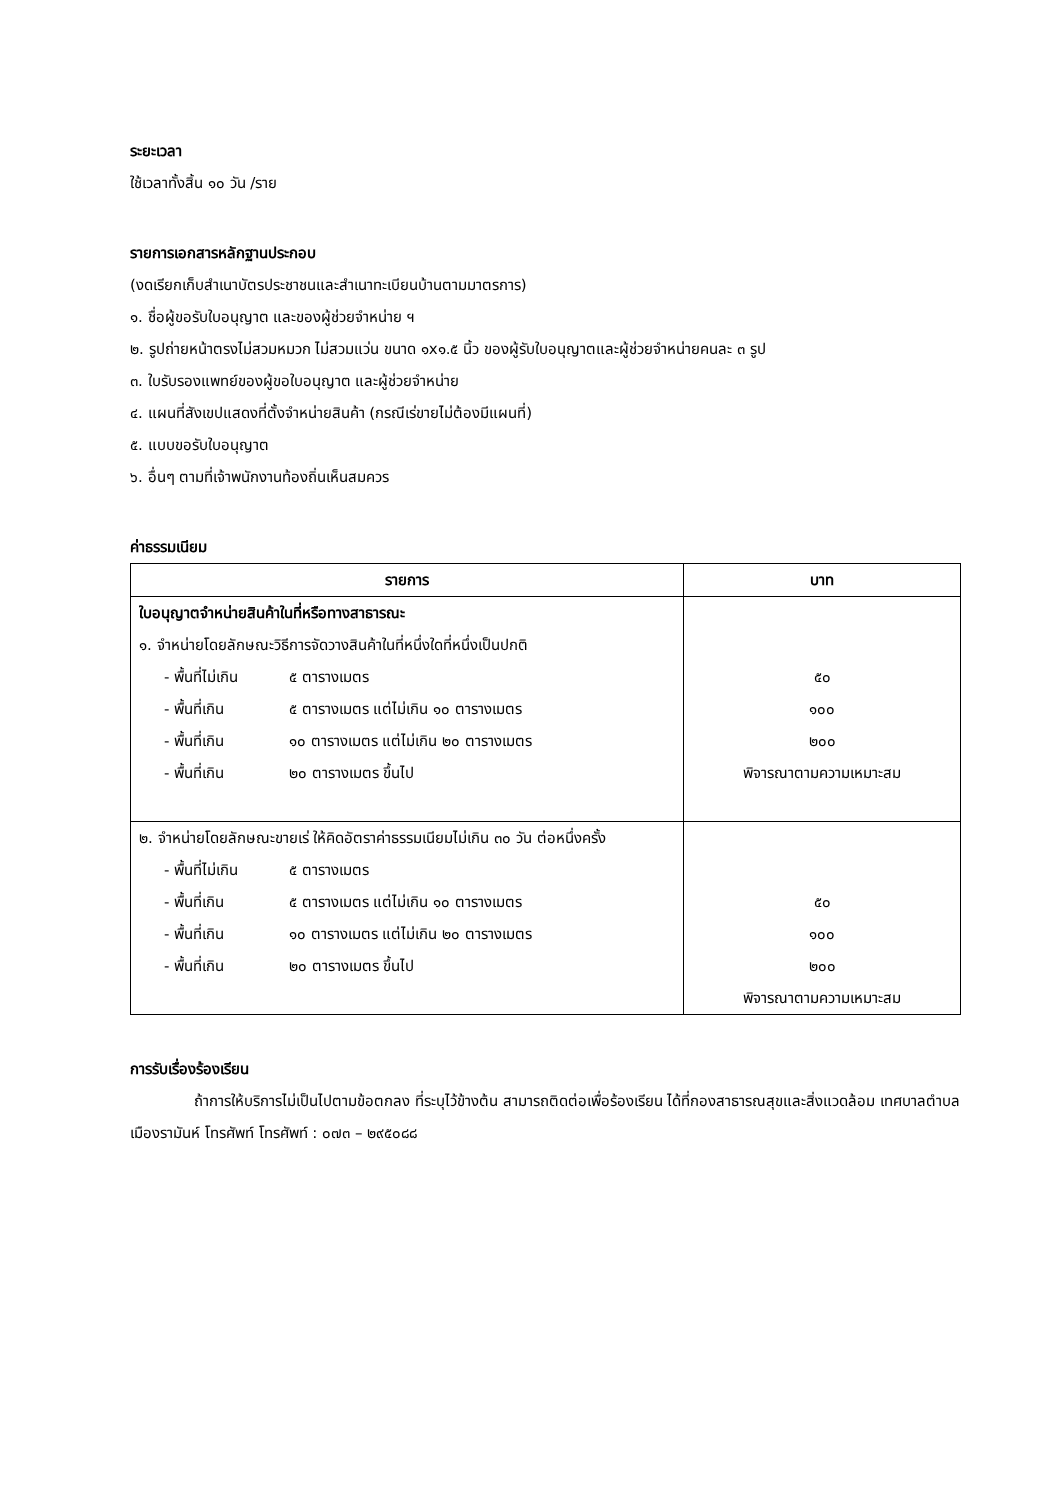ระยะเวลา
ใช้เวลาทั้งสิ้น ๑๐ วัน /ราย
รายการเอกสารหลักฐานประกอบ
(งดเรียกเก็บสำเนาบัตรประชาชนและสำเนาทะเบียนบ้านตามมาตรการ)
๑. ชื่อผู้ขอรับใบอนุญาต และของผู้ช่วยจำหน่าย ฯ
๒. รูปถ่ายหน้าตรงไม่สวมหมวก ไม่สวมแว่น ขนาด ๑x๑.๕ นิ้ว ของผู้รับใบอนุญาตและผู้ช่วยจำหน่ายคนละ ๓ รูป
๓. ใบรับรองแพทย์ของผู้ขอใบอนุญาต และผู้ช่วยจำหน่าย
๔. แผนที่สังเขปแสดงที่ตั้งจำหน่ายสินค้า (กรณีเร่ขายไม่ต้องมีแผนที่)
๕. แบบขอรับใบอนุญาต
๖. อื่นๆ ตามที่เจ้าพนักงานท้องถิ่นเห็นสมควร
ค่าธรรมเนียม
| รายการ | บาท |
| --- | --- |
| ใบอนุญาตจำหน่ายสินค้าในที่หรือทางสาธารณะ ๑. จำหน่ายโดยลักษณะวิธีการจัดวางสินค้าในที่หนึ่งใดที่หนึ่งเป็นปกติ - พื้นที่ไม่เกิน ๕ ตารางเมตร - พื้นที่เกิน ๕ ตารางเมตร แต่ไม่เกิน ๑๐ ตารางเมตร - พื้นที่เกิน ๑๐ ตารางเมตร แต่ไม่เกิน ๒๐ ตารางเมตร - พื้นที่เกิน ๒๐ ตารางเมตร ขึ้นไป | ๕๐ ๑๐๐ ๒๐๐ พิจารณาตามความเหมาะสม |
| ๒. จำหน่ายโดยลักษณะขายเร่ ให้คิดอัตราค่าธรรมเนียมไม่เกิน ๓๐ วัน ต่อหนึ่งครั้ง - พื้นที่ไม่เกิน ๕ ตารางเมตร - พื้นที่เกิน ๕ ตารางเมตร แต่ไม่เกิน ๑๐ ตารางเมตร - พื้นที่เกิน ๑๐ ตารางเมตร แต่ไม่เกิน ๒๐ ตารางเมตร - พื้นที่เกิน ๒๐ ตารางเมตร ขึ้นไป | ๕๐ ๑๐๐ ๒๐๐ พิจารณาตามความเหมาะสม |
การรับเรื่องร้องเรียน
ถ้าการให้บริการไม่เป็นไปตามข้อตกลง ที่ระบุไว้ข้างต้น สามารถติดต่อเพื่อร้องเรียน ได้ที่กองสาธารณสุขและสิ่งแวดล้อม เทศบาลตำบลเมืองรามันห์ โทรศัพท์ โทรศัพท์ : ๐๗๓ – ๒๙๕๐๘๘